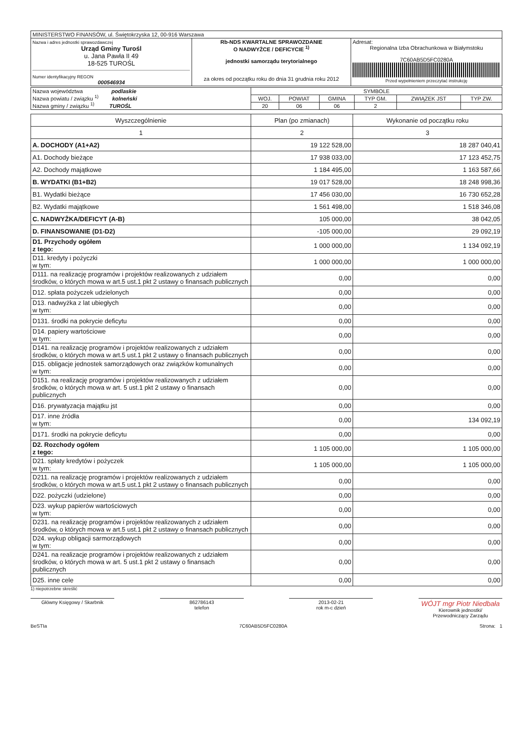| MINISTERSTWO FINANSÓW, ul. Świętokrzyska 12, 00-916 Warszawa | | |
| Nazwa i adres jednostki sprawozdawczej Urząd Gminy Turośl u. Jana Pawła II 49 18-525 TUROŚL Numer identyfikacyjny REGON 000546934 | Rb-NDS KWARTALNE SPRAWOZDANIE O NADWYŻCE / DEFICYCIE <sup>1)</sup> jednostki samorządu terytorialnego za okres od początku roku do dnia 31 grudnia roku 2012 | Adresat: Regionalna Izba Obrachunkowa w Białymstoku 7C60AB5D5FC0280A Przed wypełnieniem przeczytać instrukcję |
| Nazwa województwa podlaskie Nazwa powiatu / związku <sup>1)</sup> kolneński Nazwa gminy / związku <sup>1)</sup> TUROŚL | SYMBOLE | | | | | |
| | WOJ. | POWIAT | GMINA | TYP GM. | ZWIĄZEK JST | TYP ZW. |
| | 20 | 06 | 06 | 2 | | |
| Wyszczególnienie | Plan (po zmianach) | Wykonanie od początku roku |
| 1 | 2 | 3 |
| A. DOCHODY (A1+A2) | 19 122 528,00 | 18 287 040,41 |
| A1. Dochody bieżące | 17 938 033,00 | 17 123 452,75 |
| A2. Dochody majątkowe | 1 184 495,00 | 1 163 587,66 |
| B. WYDATKI (B1+B2) | 19 017 528,00 | 18 248 998,36 |
| B1. Wydatki bieżące | 17 456 030,00 | 16 730 652,28 |
| B2. Wydatki majątkowe | 1 561 498,00 | 1 518 346,08 |
| C. NADWYŻKA/DEFICYT (A-B) | 105 000,00 | 38 042,05 |
| D. FINANSOWANIE (D1-D2) | -105 000,00 | 29 092,19 |
| D1. Przychody ogółem z tego: | 1 000 000,00 | 1 134 092,19 |
| D11. kredyty i pożyczki w tym: | 1 000 000,00 | 1 000 000,00 |
| D111. na realizację programów i projektów realizowanych z udziałem środków, o których mowa w art.5 ust.1 pkt 2 ustawy o finansach publicznych | 0,00 | 0,00 |
| D12. spłata pożyczek udzielonych | 0,00 | 0,00 |
| D13. nadwyżka z lat ubiegłych w tym: | 0,00 | 0,00 |
| D131. środki na pokrycie deficytu | 0,00 | 0,00 |
| D14. papiery wartościowe w tym: | 0,00 | 0,00 |
| D141. na realizację programów i projektów realizowanych z udziałem środków, o których mowa w art.5 ust.1 pkt 2 ustawy o finansach publicznych | 0,00 | 0,00 |
| D15. obligacje jednostek samorządowych oraz związków komunalnych w tym: | 0,00 | 0,00 |
| D151. na realizację programów i projektów realizowanych z udziałem środków, o których mowa w art. 5 ust.1 pkt 2 ustawy o finansach publicznych | 0,00 | 0,00 |
| D16. prywatyzacja majątku jst | 0,00 | 0,00 |
| D17. inne źródła w tym: | 0,00 | 134 092,19 |
| D171. środki na pokrycie deficytu | 0,00 | 0,00 |
| D2. Rozchody ogółem z tego: | 1 105 000,00 | 1 105 000,00 |
| D21. spłaty kredytów i pożyczek w tym: | 1 105 000,00 | 1 105 000,00 |
| D211. na realizację programów i projektów realizowanych z udziałem środków, o których mowa w art.5 ust.1 pkt 2 ustawy o finansach publicznych | 0,00 | 0,00 |
| D22. pożyczki (udzielone) | 0,00 | 0,00 |
| D23. wykup papierów wartościowych w tym: | 0,00 | 0,00 |
| D231. na realizację programów i projektów realizowanych z udziałem środków, o których mowa w art.5 ust.1 pkt 2 ustawy o finansach publicznych | 0,00 | 0,00 |
| D24. wykup obligacji sarmorządowych w tym: | 0,00 | 0,00 |
| D241. na realizacje programów i projektów realizowanych z udziałem środków, o których mowa w art. 5 ust.1 pkt 2 ustawy o finansach publicznych | 0,00 | 0,00 |
| D25. inne cele | 0,00 | 0,00 |
1) niepotrzebne skreślić
Główny Księgowy / Skarbnik 862786143
telefon
2013-02-21
rok m-c dzień
WÓJT mgr Piotr Niedbała
Kierownik jednostki/
Przewodniczący Zarządu
BeSTIa 7C60AB5D5FC0280A Strona: 1